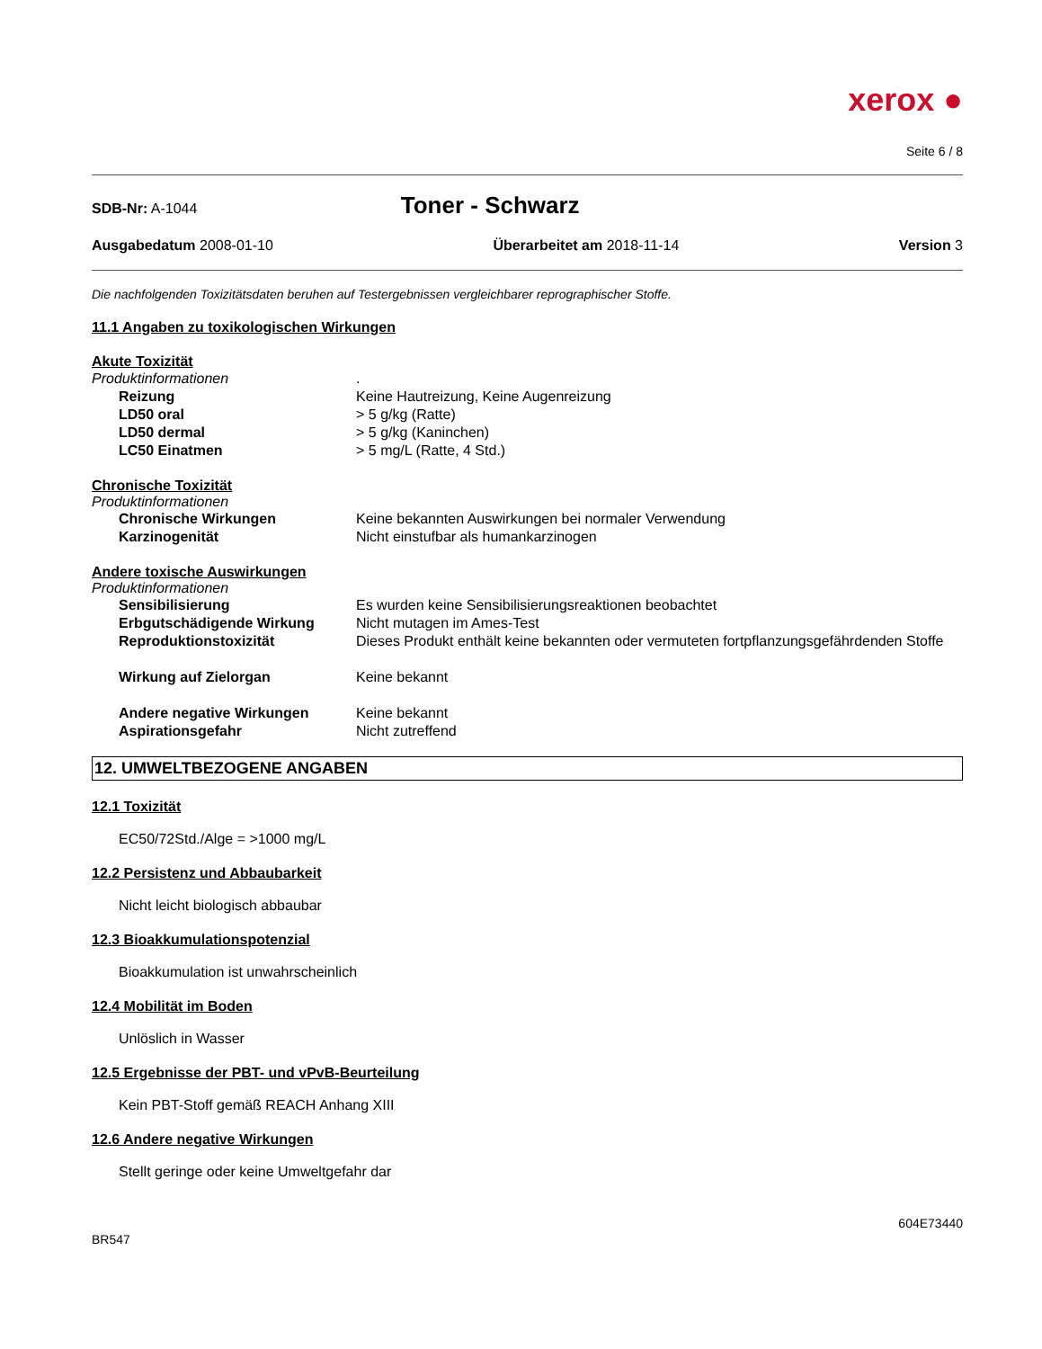xerox ●
Seite 6 / 8
SDB-Nr: A-1044
Toner - Schwarz
Ausgabedatum 2008-01-10 Überarbeitet am 2018-11-14 Version 3
Die nachfolgenden Toxizitätsdaten beruhen auf Testergebnissen vergleichbarer reprographischer Stoffe.
11.1 Angaben zu toxikologischen Wirkungen
Akute Toxizität
Produktinformationen.
Reizung Keine Hautreizung, Keine Augenreizung
LD50 oral > 5 g/kg (Ratte)
LD50 dermal > 5 g/kg (Kaninchen)
LC50 Einatmen > 5 mg/L (Ratte, 4 Std.)
Chronische Toxizität
Produktinformationen
Chronische Wirkungen Keine bekannten Auswirkungen bei normaler Verwendung
Karzinogenität Nicht einstufbar als humankarzinogen
Andere toxische Auswirkungen
Produktinformationen
Sensibilisierung Es wurden keine Sensibilisierungsreaktionen beobachtet
Erbgutschädigende Wirkung Nicht mutagen im Ames-Test
Reproduktionstoxizität Dieses Produkt enthält keine bekannten oder vermuteten fortpflanzungsgefährdenden Stoffe
Wirkung auf Zielorgan Keine bekannt
Andere negative Wirkungen Keine bekannt
Aspirationsgefahr Nicht zutreffend
12. UMWELTBEZOGENE ANGABEN
12.1 Toxizität
EC50/72Std./Alge = >1000 mg/L
12.2 Persistenz und Abbaubarkeit
Nicht leicht biologisch abbaubar
12.3 Bioakkumulationspotenzial
Bioakkumulation ist unwahrscheinlich
12.4 Mobilität im Boden
Unlöslich in Wasser
12.5 Ergebnisse der PBT- und vPvB-Beurteilung
Kein PBT-Stoff gemäß REACH Anhang XIII
12.6 Andere negative Wirkungen
Stellt geringe oder keine Umweltgefahr dar
BR547 604E73440